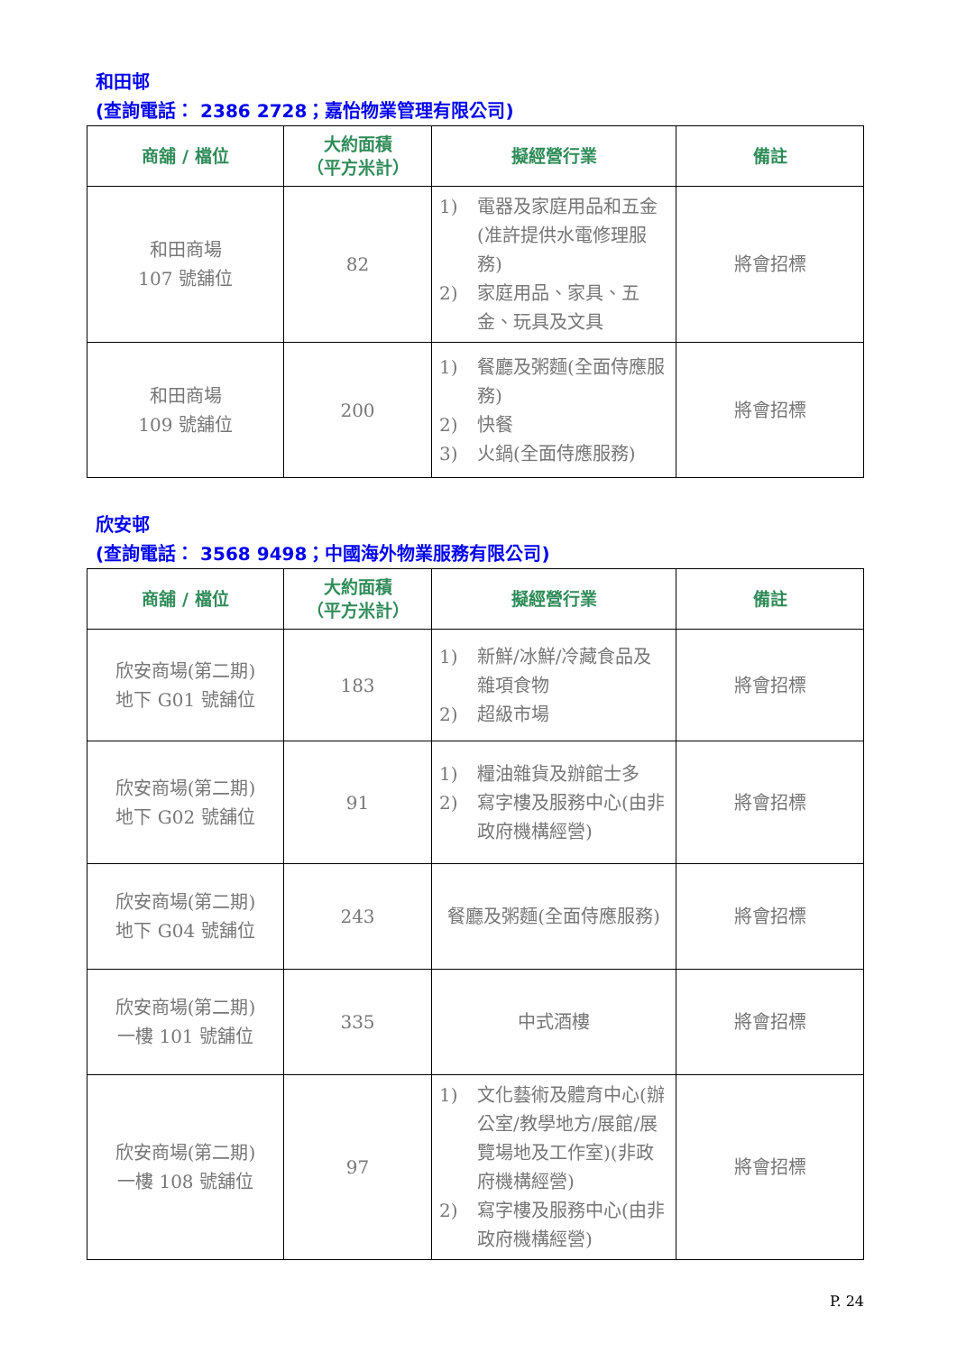和田邨
(查詢電話： 2386 2728；嘉怡物業管理有限公司)
| 商舖 / 檔位 | 大約面積 （平方米計） | 擬經營行業 | 備註 |
| --- | --- | --- | --- |
| 和田商場 107 號舖位 | 82 | 1) 電器及家庭用品和五金(准許提供水電修理服務) 2) 家庭用品、家具、五金、玩具及文具 | 將會招標 |
| 和田商場 109 號舖位 | 200 | 1) 餐廳及粥麵(全面侍應服務) 2) 快餐 3) 火鍋(全面侍應服務) | 將會招標 |
欣安邨
(查詢電話： 3568 9498；中國海外物業服務有限公司)
| 商舖 / 檔位 | 大約面積 （平方米計） | 擬經營行業 | 備註 |
| --- | --- | --- | --- |
| 欣安商場(第二期) 地下 G01 號舖位 | 183 | 1) 新鮮/冰鮮/冷藏食品及雜項食物 2) 超級市場 | 將會招標 |
| 欣安商場(第二期) 地下 G02 號舖位 | 91 | 1) 糧油雜貨及辦館士多 2) 寫字樓及服務中心(由非政府機構經營) | 將會招標 |
| 欣安商場(第二期) 地下 G04 號舖位 | 243 | 餐廳及粥麵(全面侍應服務) | 將會招標 |
| 欣安商場(第二期) 一樓 101 號舖位 | 335 | 中式酒樓 | 將會招標 |
| 欣安商場(第二期) 一樓 108 號舖位 | 97 | 1) 文化藝術及體育中心(辦公室/教學地方/展館/展覽場地及工作室)(非政府機構經營) 2) 寫字樓及服務中心(由非政府機構經營) | 將會招標 |
P. 24